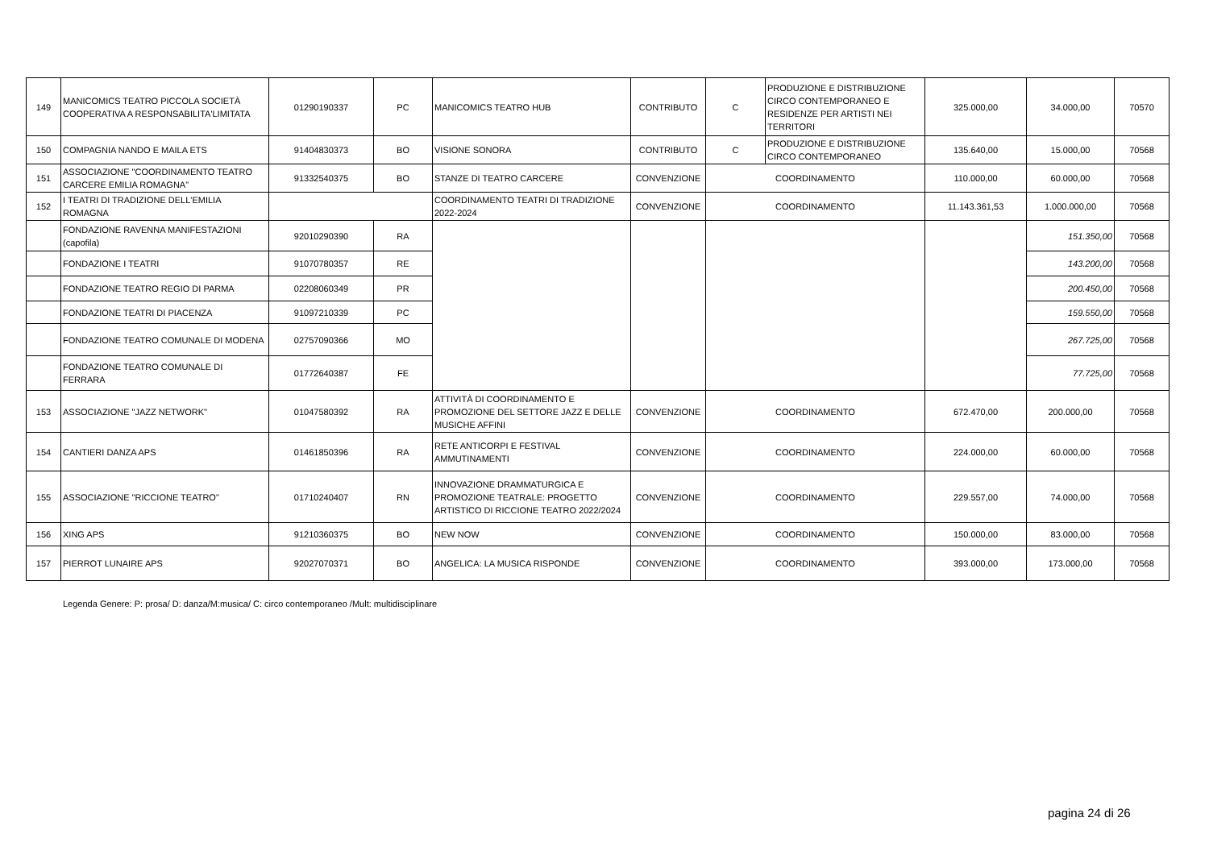| 149 | MANICOMICS TEATRO PICCOLA SOCIETÀ COOPERATIVA A RESPONSABILITA'LIMITATA | 01290190337 | PC | MANICOMICS TEATRO HUB | CONTRIBUTO | C | PRODUZIONE E DISTRIBUZIONE CIRCO CONTEMPORANEO E RESIDENZE PER ARTISTI NEI TERRITORI | 325.000,00 | 34.000,00 | 70570 |
| 150 | COMPAGNIA NANDO E MAILA ETS | 91404830373 | BO | VISIONE SONORA | CONTRIBUTO | C | PRODUZIONE E DISTRIBUZIONE CIRCO CONTEMPORANEO | 135.640,00 | 15.000,00 | 70568 |
| 151 | ASSOCIAZIONE "COORDINAMENTO TEATRO CARCERE EMILIA ROMAGNA" | 91332540375 | BO | STANZE DI TEATRO CARCERE | CONVENZIONE | COORDINAMENTO | | 110.000,00 | 60.000,00 | 70568 |
| 152 | I TEATRI DI TRADIZIONE DELL'EMILIA ROMAGNA | | | COORDINAMENTO TEATRI DI TRADIZIONE 2022-2024 | CONVENZIONE | COORDINAMENTO | | 11.143.361,53 | 1.000.000,00 | 70568 |
| | FONDAZIONE RAVENNA MANIFESTAZIONI (capofila) | 92010290390 | RA | | | | | | 151.350,00 | 70568 |
| | FONDAZIONE I TEATRI | 91070780357 | RE | | | | | | 143.200,00 | 70568 |
| | FONDAZIONE TEATRO REGIO DI PARMA | 02208060349 | PR | | | | | | 200.450,00 | 70568 |
| | FONDAZIONE TEATRI DI PIACENZA | 91097210339 | PC | | | | | | 159.550,00 | 70568 |
| | FONDAZIONE TEATRO COMUNALE DI MODENA | 02757090366 | MO | | | | | | 267.725,00 | 70568 |
| | FONDAZIONE TEATRO COMUNALE DI FERRARA | 01772640387 | FE | | | | | | 77.725,00 | 70568 |
| 153 | ASSOCIAZIONE "JAZZ NETWORK" | 01047580392 | RA | ATTIVITÀ DI COORDINAMENTO E PROMOZIONE DEL SETTORE JAZZ E DELLE MUSICHE AFFINI | CONVENZIONE | COORDINAMENTO | | 672.470,00 | 200.000,00 | 70568 |
| 154 | CANTIERI DANZA APS | 01461850396 | RA | RETE ANTICORPI E FESTIVAL AMMUTINAMENTI | CONVENZIONE | COORDINAMENTO | | 224.000,00 | 60.000,00 | 70568 |
| 155 | ASSOCIAZIONE "RICCIONE TEATRO" | 01710240407 | RN | INNOVAZIONE DRAMMATURGICA E PROMOZIONE TEATRALE: PROGETTO ARTISTICO DI RICCIONE TEATRO 2022/2024 | CONVENZIONE | COORDINAMENTO | | 229.557,00 | 74.000,00 | 70568 |
| 156 | XING APS | 91210360375 | BO | NEW NOW | CONVENZIONE | COORDINAMENTO | | 150.000,00 | 83.000,00 | 70568 |
| 157 | PIERROT LUNAIRE APS | 92027070371 | BO | ANGELICA: LA MUSICA RISPONDE | CONVENZIONE | COORDINAMENTO | | 393.000,00 | 173.000,00 | 70568 |
Legenda Genere: P: prosa/ D: danza/M:musica/ C: circo contemporaneo /Mult: multidisciplinare
pagina 24 di 26